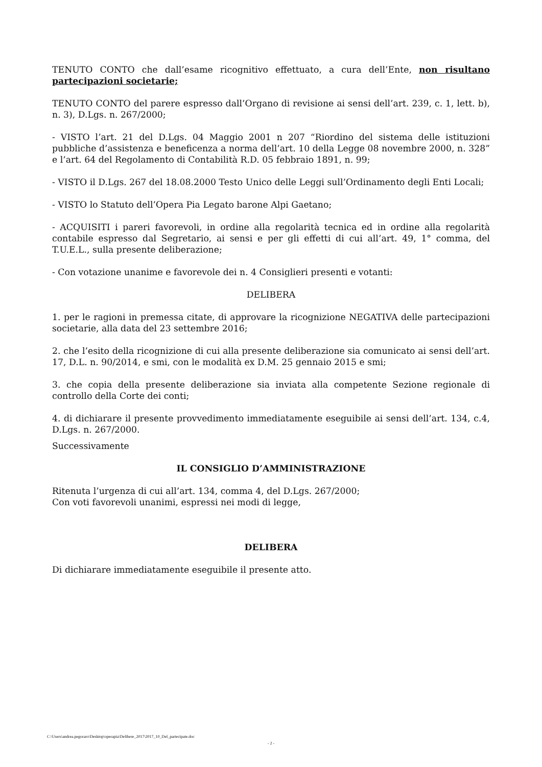TENUTO CONTO che dall’esame ricognitivo effettuato, a cura dell’Ente, non risultano partecipazioni societarie;
TENUTO CONTO del parere espresso dall’Organo di revisione ai sensi dell’art. 239, c. 1, lett. b), n. 3), D.Lgs. n. 267/2000;
- VISTO l’art. 21 del D.Lgs. 04 Maggio 2001 n 207 “Riordino del sistema delle istituzioni pubbliche d’assistenza e beneficenza a norma dell’art. 10 della Legge 08 novembre 2000, n. 328” e l’art. 64 del Regolamento di Contabilità R.D. 05 febbraio 1891, n. 99;
- VISTO il D.Lgs. 267 del 18.08.2000 Testo Unico delle Leggi sull’Ordinamento degli Enti Locali;
- VISTO lo Statuto dell’Opera Pia Legato barone Alpi Gaetano;
- ACQUISITI i pareri favorevoli, in ordine alla regolarità tecnica ed in ordine alla regolarità contabile espresso dal Segretario, ai sensi e per gli effetti di cui all’art. 49, 1° comma, del T.U.E.L., sulla presente deliberazione;
- Con votazione unanime e favorevole dei n. 4 Consiglieri presenti e votanti:
DELIBERA
1. per le ragioni in premessa citate, di approvare la ricognizione NEGATIVA delle partecipazioni societarie, alla data del 23 settembre 2016;
2. che l’esito della ricognizione di cui alla presente deliberazione sia comunicato ai sensi dell’art. 17, D.L. n. 90/2014, e smi, con le modalità ex D.M. 25 gennaio 2015 e smi;
3. che copia della presente deliberazione sia inviata alla competente Sezione regionale di controllo della Corte dei conti;
4. di dichiarare il presente provvedimento immediatamente eseguibile ai sensi dell’art. 134, c.4, D.Lgs. n. 267/2000.
Successivamente
IL CONSIGLIO D’AMMINISTRAZIONE
Ritenuta l’urgenza di cui all’art. 134, comma 4, del D.Lgs. 267/2000;
Con voti favorevoli unanimi, espressi nei modi di legge,
DELIBERA
Di dichiarare immediatamente eseguibile il presente atto.
C:\Users\andrea.pegoraro\Desktop\operapia\Delibere_2017\2017_10_Del_partecipate.doc
- 2 -